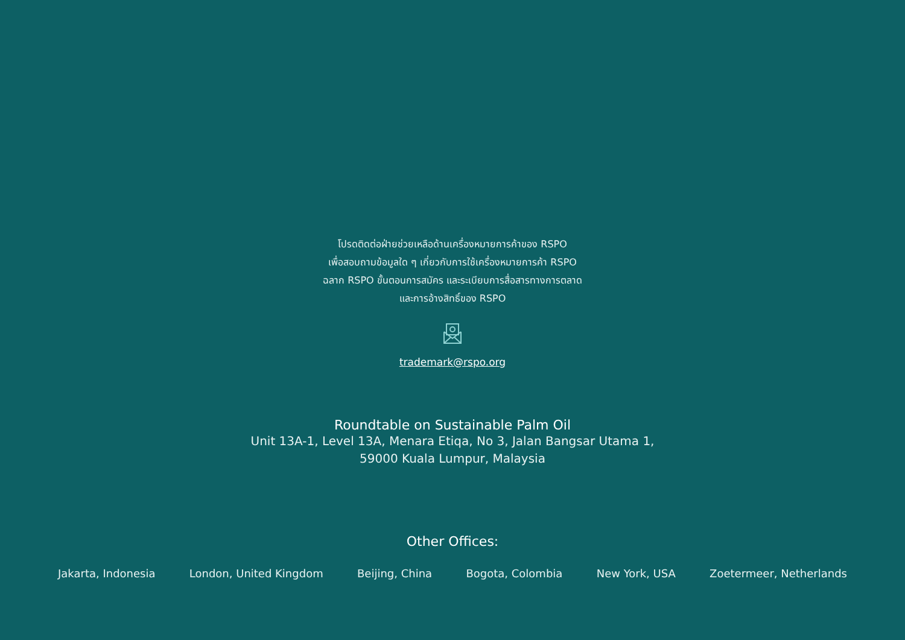โปรดติดต่อฝ่ายช่วยเหลือด้านเครื่องหมายการค้าของ RSPO
เพื่อสอบถามข้อมูลใด ๆ เกี่ยวกับการใช้เครื่องหมายการค้า RSPO
ฉลาก RSPO ขั้นตอนการสมัคร และระเบียบการสื่อสารทางการตลาด
และการอ้างสิทธิ์ของ RSPO
trademark@rspo.org
Roundtable on Sustainable Palm Oil
Unit 13A-1, Level 13A, Menara Etiqa, No 3, Jalan Bangsar Utama 1,
59000 Kuala Lumpur, Malaysia
Other Offices:
Jakarta, Indonesia London, United Kingdom Beijing, China Bogota, Colombia New York, USA Zoetermeer, Netherlands